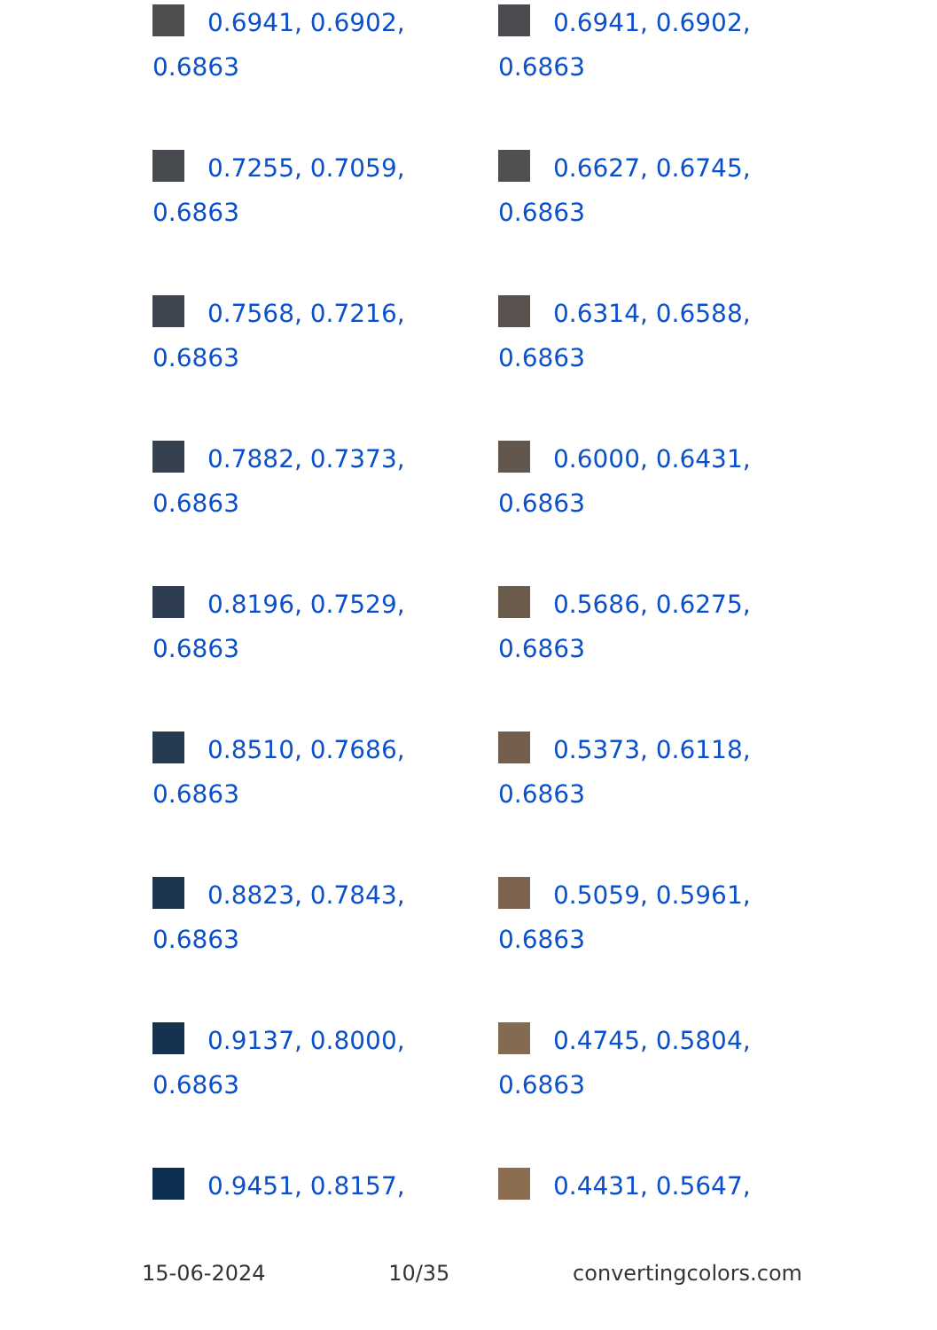0.6941, 0.6902,
0.6863
0.6941, 0.6902,
0.6863
0.7255, 0.7059,
0.6863
0.6627, 0.6745,
0.6863
0.7568, 0.7216,
0.6863
0.6314, 0.6588,
0.6863
0.7882, 0.7373,
0.6863
0.6000, 0.6431,
0.6863
0.8196, 0.7529,
0.6863
0.5686, 0.6275,
0.6863
0.8510, 0.7686,
0.6863
0.5373, 0.6118,
0.6863
0.8823, 0.7843,
0.6863
0.5059, 0.5961,
0.6863
0.9137, 0.8000,
0.6863
0.4745, 0.5804,
0.6863
0.9451, 0.8157,
0.4431, 0.5647,
15-06-2024 10/35 convertingcolors.com